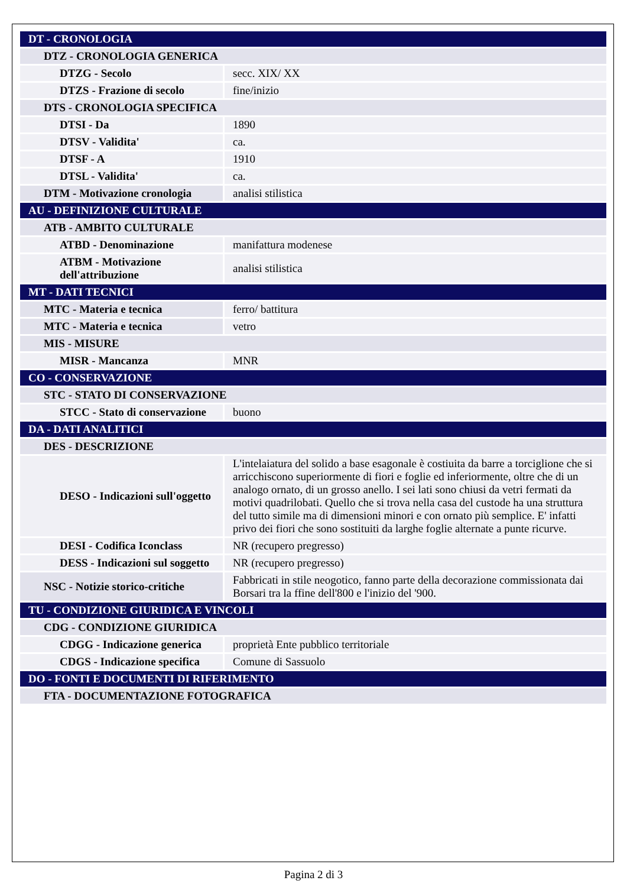| DT - CRONOLOGIA | |
| DTZ - CRONOLOGIA GENERICA | |
| DTZG - Secolo | secc. XIX/ XX |
| DTZS - Frazione di secolo | fine/inizio |
| DTS - CRONOLOGIA SPECIFICA | |
| DTSI - Da | 1890 |
| DTSV - Validita' | ca. |
| DTSF - A | 1910 |
| DTSL - Validita' | ca. |
| DTM - Motivazione cronologia | analisi stilistica |
| AU - DEFINIZIONE CULTURALE | |
| ATB - AMBITO CULTURALE | |
| ATBD - Denominazione | manifattura modenese |
| ATBM - Motivazione dell'attribuzione | analisi stilistica |
| MT - DATI TECNICI | |
| MTC - Materia e tecnica | ferro/ battitura |
| MTC - Materia e tecnica | vetro |
| MIS - MISURE | |
| MISR - Mancanza | MNR |
| CO - CONSERVAZIONE | |
| STC - STATO DI CONSERVAZIONE | |
| STCC - Stato di conservazione | buono |
| DA - DATI ANALITICI | |
| DES - DESCRIZIONE | |
| DESO - Indicazioni sull'oggetto | L'intelaiatura del solido a base esagonale è costiuita da barre a torciglione che si arricchiscono superiormente di fiori e foglie ed inferiormente, oltre che di un analogo ornato, di un grosso anello. I sei lati sono chiusi da vetri fermati da motivi quadrilobati. Quello che si trova nella casa del custode ha una struttura del tutto simile ma di dimensioni minori e con ornato più semplice. E' infatti privo dei fiori che sono sostituiti da larghe foglie alternate a punte ricurve. |
| DESI - Codifica Iconclass | NR (recupero pregresso) |
| DESS - Indicazioni sul soggetto | NR (recupero pregresso) |
| NSC - Notizie storico-critiche | Fabbricati in stile neogotico, fanno parte della decorazione commissionata dai Borsari tra la ffine dell'800 e l'inizio del '900. |
| TU - CONDIZIONE GIURIDICA E VINCOLI | |
| CDG - CONDIZIONE GIURIDICA | |
| CDGG - Indicazione generica | proprietà Ente pubblico territoriale |
| CDGS - Indicazione specifica | Comune di Sassuolo |
| DO - FONTI E DOCUMENTI DI RIFERIMENTO | |
| FTA - DOCUMENTAZIONE FOTOGRAFICA | |
Pagina 2 di 3